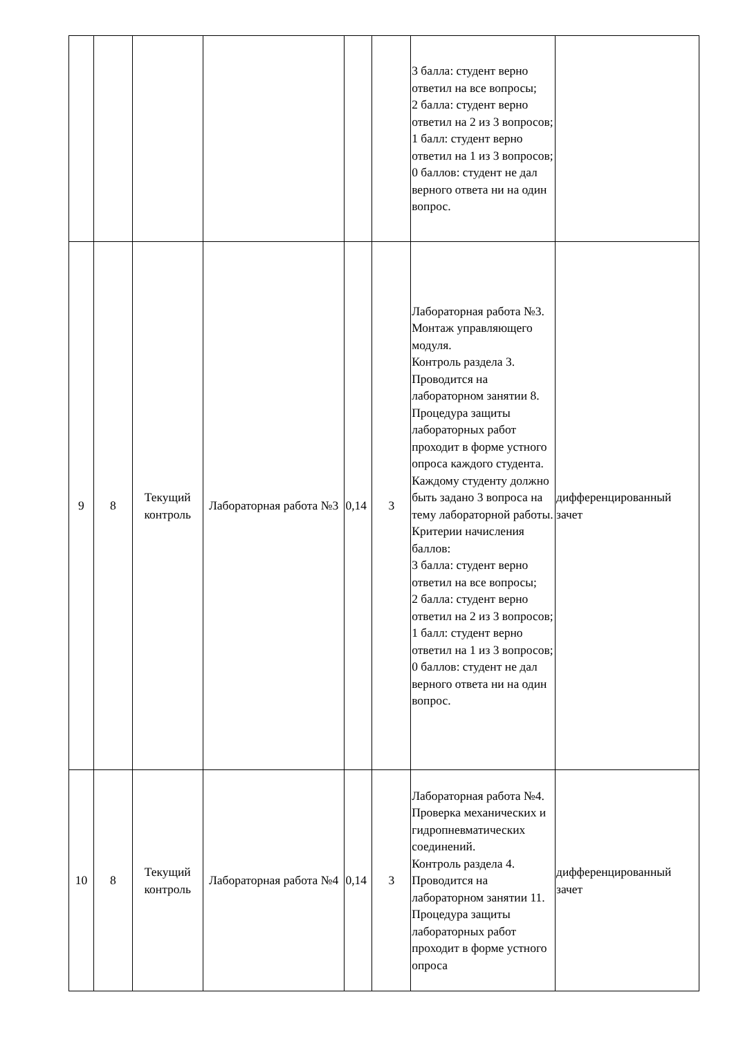| | | | | | | 3 балла: студент верно ответил на все вопросы; 2 балла: студент верно ответил на 2 из 3 вопросов; 1 балл: студент верно ответил на 1 из 3 вопросов; 0 баллов: студент не дал верного ответа ни на один вопрос. | |
| 9 | 8 | Текущий контроль | Лабораторная работа №3 | 0,14 | 3 | Лабораторная работа №3. Монтаж управляющего модуля. Контроль раздела 3. Проводится на лабораторном занятии 8. Процедура защиты лабораторных работ проходит в форме устного опроса каждого студента. Каждому студенту должно быть задано 3 вопроса на тему лабораторной работы. Критерии начисления баллов: 3 балла: студент верно ответил на все вопросы; 2 балла: студент верно ответил на 2 из 3 вопросов; 1 балл: студент верно ответил на 1 из 3 вопросов; 0 баллов: студент не дал верного ответа ни на один вопрос. | дифференцированный зачет |
| 10 | 8 | Текущий контроль | Лабораторная работа №4 | 0,14 | 3 | Лабораторная работа №4. Проверка механических и гидропневматических соединений. Контроль раздела 4. Проводится на лабораторном занятии 11. Процедура защиты лабораторных работ проходит в форме устного опроса | дифференцированный зачет |